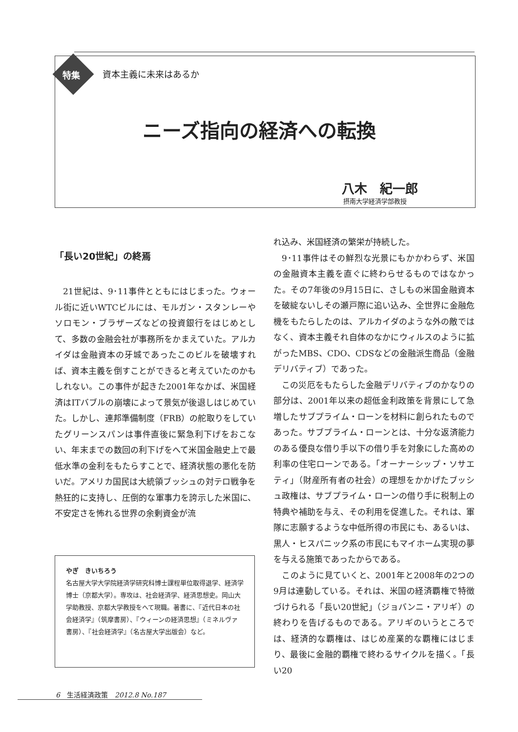特集 資本主義に未来はあるか
ニーズ指向の経済への転換
八木　紀一郎
摂南大学経済学部教授
「長い20世紀」の終焉
21世紀は、9･11事件とともにはじまった。ウォール街に近いWTCビルには、モルガン・スタンレーやソロモン・ブラザーズなどの投資銀行をはじめとして、多数の金融会社が事務所をかまえていた。アルカイダは金融資本の牙城であったこのビルを破壊すれば、資本主義を倒すことができると考えていたのかもしれない。この事件が起きた2001年なかば、米国経済はITバブルの崩壊によって景気が後退しはじめていた。しかし、連邦準備制度（FRB）の舵取りをしていたグリーンスパンは事件直後に緊急利下げをおこない、年末までの数回の利下げをへて米国金融史上で最低水準の金利をもたらすことで、経済状態の悪化を防いだ。アメリカ国民は大統領ブッシュの対テロ戦争を熱狂的に支持し、圧倒的な軍事力を誇示した米国に、不安定さを怖れる世界の余剰資金が流
やぎ　きいちろう
名古屋大学大学院経済学研究科博士課程単位取得退学、経済学博士（京都大学）。専攻は、社会経済学、経済思想史。岡山大学助教授、京都大学教授をへて現職。著書に、『近代日本の社会経済学』（筑摩書房）、『ウィーンの経済思想』（ミネルヴァ書房）、『社会経済学』（名古屋大学出版会）など。
れ込み、米国経済の繁栄が持続した。
9･11事件はその鮮烈な光景にもかかわらず、米国の金融資本主義を直ぐに終わらせるものではなかった。その7年後の9月15日に、さしもの米国金融資本を破綻ないしその瀬戸際に追い込み、全世界に金融危機をもたらしたのは、アルカイダのような外の敵ではなく、資本主義それ自体のなかにウィルスのように拡がったMBS、CDO、CDSなどの金融派生商品（金融デリバティブ）であった。
この災厄をもたらした金融デリバティブのかなりの部分は、2001年以来の超低金利政策を背景にして急増したサブプライム・ローンを材料に創られたものであった。サブプライム・ローンとは、十分な返済能力のある優良な借り手以下の借り手を対象にした高めの利率の住宅ローンである。「オーナーシップ・ソサエティ」（財産所有者の社会）の理想をかかげたブッシュ政権は、サブプライム・ローンの借り手に税制上の特典や補助を与え、その利用を促進した。それは、軍隊に志願するような中低所得の市民にも、あるいは、黒人・ヒスパニック系の市民にもマイホーム実現の夢を与える施策であったからである。
このように見ていくと、2001年と2008年の2つの9月は連動している。それは、米国の経済覇権で特徴づけられる「長い20世紀」（ジョバンニ・アリギ）の終わりを告げるものである。アリギのいうところでは、経済的な覇権は、はじめ産業的な覇権にはじまり、最後に金融的覇権で終わるサイクルを描く。「長い20
6　生活経済政策　2012.8 No.187